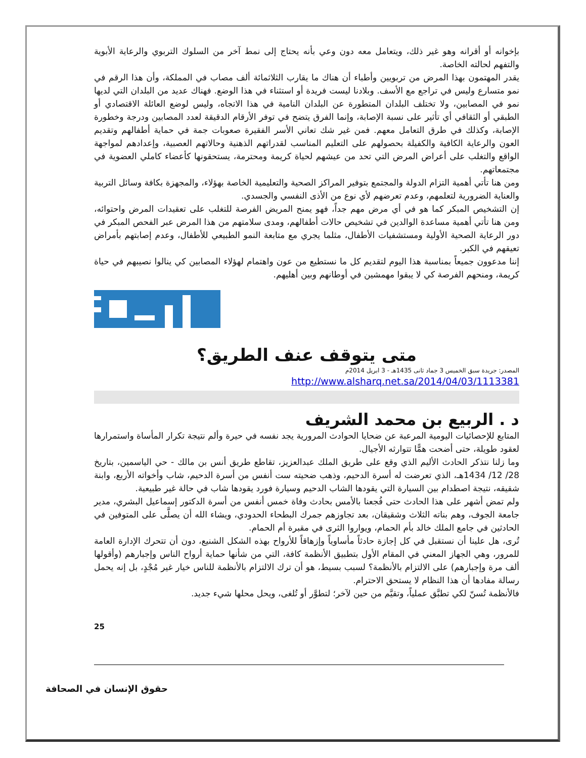بإخوانه أو أقرانه وهو غير ذلك، ويتعامل معه دون وعي بأنه يحتاج إلى نمط آخر من السلوك التربوي والرعاية الأبوية والتفهم لحالته الخاصة.
يقدر المهتمون بهذا المرض من تربويين وأطباء أن هناك ما يقارب الثلاثمائة ألف مصاب في المملكة، وأن هذا الرقم في نمو متسارع وليس في تراجع مع الأسف. وبلادنا ليست فريدة أو استثناء في هذا الوضع. فهناك عديد من البلدان التي لديها نمو في المصابين، ولا تختلف البلدان المتطورة عن البلدان النامية في هذا الاتجاه، وليس لوضع العائلة الاقتصادي أو الطبقي أو الثقافي أي تأثير على نسبة الإصابة، وإنما الفرق يتضح في توفر الأرقام الدقيقة لعدد المصابين ودرجة وخطورة الإصابة، وكذلك في طرق التعامل معهم. فمن غير شك تعاني الأسر الفقيرة صعوبات جمة في حماية أطفالهم وتقديم العون والرعاية الكافية والكفيلة بحصولهم على التعليم المناسب لقدراتهم الذهنية وحالاتهم العصبية، وإعدادهم لمواجهة الواقع والتغلب على أعراض المرض التي تحد من عيشهم لحياة كريمة ومحترمة، يستحقونها كأعضاء كاملي العضوية في مجتمعاتهم.
ومن هنا تأتي أهمية التزام الدولة والمجتمع بتوفير المراكز الصحية والتعليمية الخاصة بهؤلاء، والمجهزة بكافة وسائل التربية والعناية الضرورية لتعلمهم، وعدم تعرضهم لأي نوع من الأذى النفسي والجسدي.
إن التشخيص المبكر كما هو في أي مرض مهم جداً، فهو يمنح المريض الفرصة للتغلب على تعقيدات المرض واحتوائه، ومن هنا تأتي أهمية مساعدة الوالدين في تشخيص حالات أطفالهم، ومدى سلامتهم من هذا المرض عبر الفحص المبكر في دور الرعاية الصحية الأولية ومستشفيات الأطفال، مثلما يجري مع متابعة النمو الطبيعي للأطفال، وعدم إصابتهم بأمراض تعيقهم في الكبر.
إننا مدعوون جميعاً بمناسبة هذا اليوم لتقديم كل ما نستطيع من عون واهتمام لهؤلاء المصابين كي ينالوا نصيبهم في حياة كريمة، ومنحهم الفرصة كي لا يبقوا مهمشين في أوطانهم وبين أهليهم.
متى يتوقف عنف الطريق؟
المصدر: جريدة سبق الخميس 3 جماد ثانى 1435هـ - 3 ابريل 2014م
http://www.alsharq.net.sa/2014/04/03/1113381
د . الربيع بن محمد الشريف
المتابع للإحصائيات اليومية المرعبة عن ضحايا الحوادث المرورية يجد نفسه في حيرة وألم نتيجة تكرار المأساة واستمرارها لعقود طويلة، حتى أضحت همًّا تتوارثه الأجيال.
وما زلنا نتذكر الحادث الأليم الذي وقع على طريق الملك عبدالعزيز، تقاطع طريق أنس بن مالك - حي الياسمين، بتاريخ 28/ 12/ 1434هـ، الذي تعرضت له أسرة الدحيم، وذهب ضحيته ست أنفس من أسرة الدحيم، شاب وأخواته الأربع، وابنة شقيقه، نتيجة اصطدام بين السيارة التي يقودها الشاب الدحيم وسيارة فورد يقودها شاب في حالة غير طبيعية.
ولم تمض أشهر على هذا الحادث حتى فُجعنا بالأمس بحادث وفاة خمس أنفس من أسرة الدكتور إسماعيل البشري، مدير جامعة الجوف، وهم بناته الثلاث وشقيقان، بعد تجاوزهم جمرك البطحاء الحدودي، ويشاء الله أن يصلَّى على المتوفين في الحادثين في جامع الملك خالد بأم الحمام، ويواروا الثرى في مقبرة أم الحمام.
تُرى، هل علينا أن نستقبل في كل إجازة حادثاً مأساوياً وإزهاقاً للأرواح بهذه الشكل الشنيع، دون أن تتحرك الإدارة العامة للمرور، وهي الجهاز المعني في المقام الأول بتطبيق الأنظمة كافة، التي من شأنها حماية أرواح الناس وإجبارهم (وأقولها ألف مرة وإجبارهم) على الالتزام بالأنظمة؟ لسبب بسيط، هو أن ترك الالتزام بالأنظمة للناس خيار غير مُجْدٍ، بل إنه يحمل رسالة مفادها أن هذا النظام لا يستحق الاحترام.
فالأنظمة تُسنّ لكي تطبَّق عملياً، وتقيَّم من حين لآخر؛ لتطوَّر أو تُلغى، ويحل محلها شيء جديد.
25
حقوق الإنسان في الصحافة